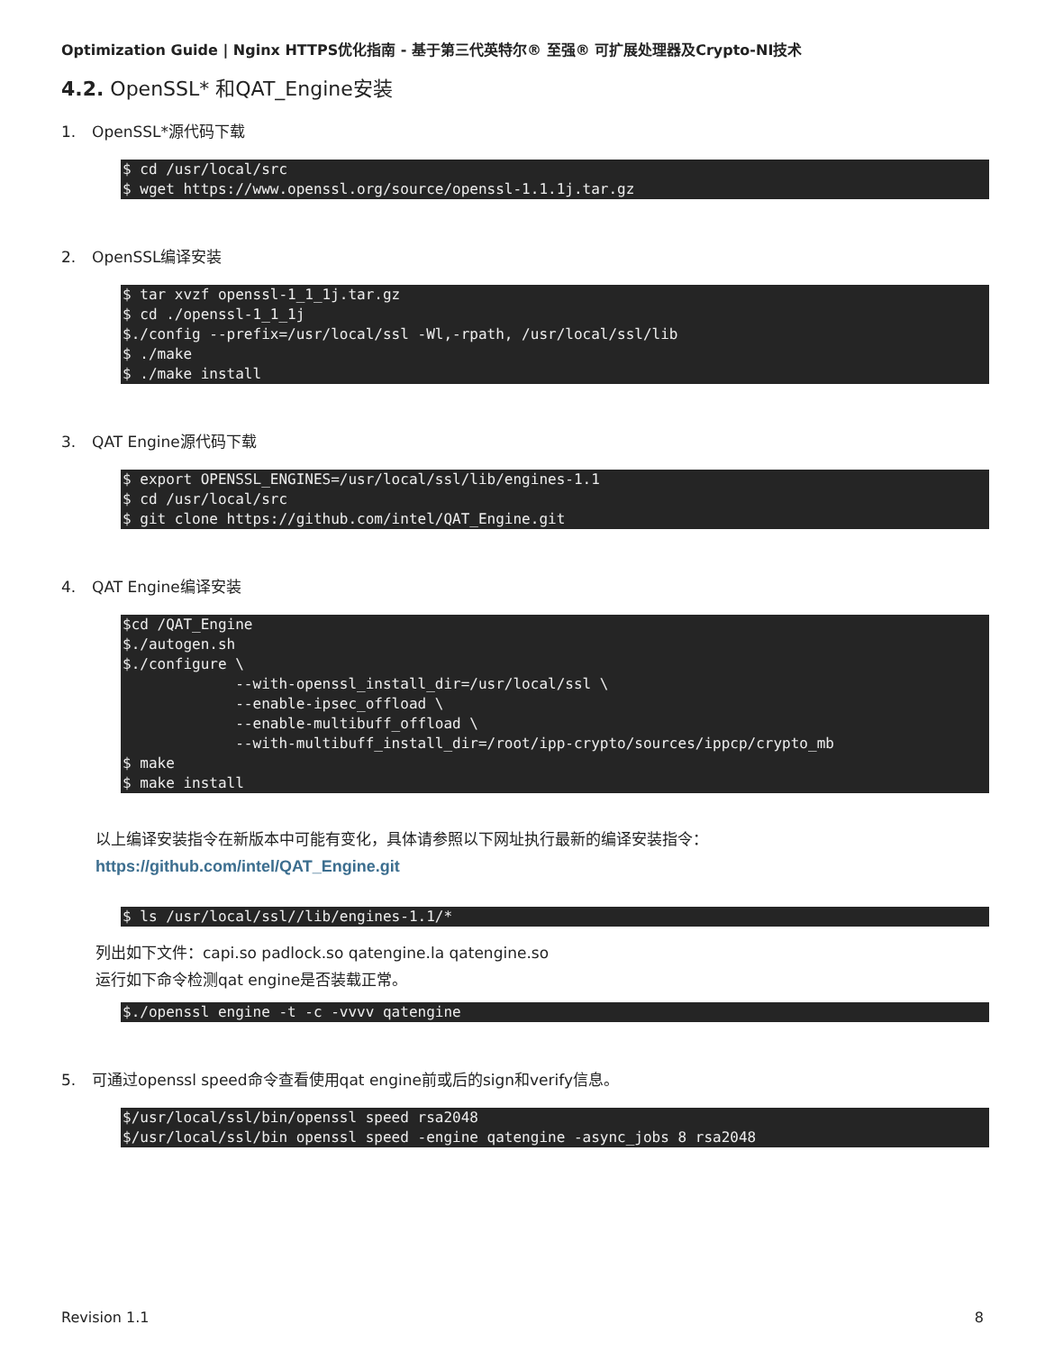Optimization Guide | Nginx HTTPS优化指南 - 基于第三代英特尔® 至强® 可扩展处理器及Crypto-NI技术
4.2. OpenSSL* 和QAT_Engine安装
1. OpenSSL*源代码下载
$ cd /usr/local/src
$ wget https://www.openssl.org/source/openssl-1.1.1j.tar.gz
2. OpenSSL编译安装
$ tar xvzf openssl-1_1_1j.tar.gz
$ cd ./openssl-1_1_1j
$./config --prefix=/usr/local/ssl -Wl,-rpath, /usr/local/ssl/lib
$ ./make
$ ./make install
3. QAT Engine源代码下载
$ export OPENSSL_ENGINES=/usr/local/ssl/lib/engines-1.1
$ cd /usr/local/src
$ git clone https://github.com/intel/QAT_Engine.git
4. QAT Engine编译安装
$cd /QAT_Engine
$./autogen.sh
$./configure \
             --with-openssl_install_dir=/usr/local/ssl \
             --enable-ipsec_offload \
             --enable-multibuff_offload \
             --with-multibuff_install_dir=/root/ipp-crypto/sources/ippcp/crypto_mb
$ make
$ make install
以上编译安装指令在新版本中可能有变化，具体请参照以下网址执行最新的编译安装指令：
https://github.com/intel/QAT_Engine.git
$ ls /usr/local/ssl//lib/engines-1.1/*
列出如下文件：capi.so padlock.so qatengine.la qatengine.so
运行如下命令检测qat engine是否装载正常。
$./openssl engine -t -c -vvvv qatengine
5. 可通过openssl speed命令查看使用qat engine前或后的sign和verify信息。
$/usr/local/ssl/bin/openssl speed rsa2048
$/usr/local/ssl/bin openssl speed -engine qatengine -async_jobs 8 rsa2048
Revision 1.1 8